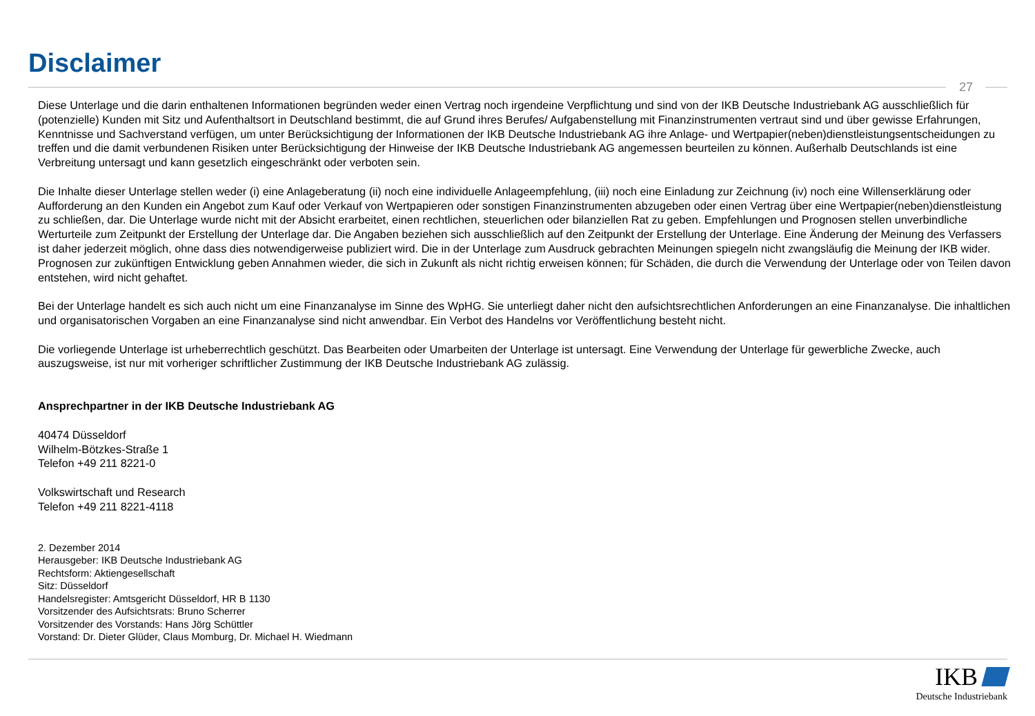Disclaimer
27
Diese Unterlage und die darin enthaltenen Informationen begründen weder einen Vertrag noch irgendeine Verpflichtung und sind von der IKB Deutsche Industriebank AG ausschließlich für (potenzielle) Kunden mit Sitz und Aufenthaltsort in Deutschland bestimmt, die auf Grund ihres Berufes/ Aufgabenstellung mit Finanzinstrumenten vertraut sind und über gewisse Erfahrungen, Kenntnisse und Sachverstand verfügen, um unter Berücksichtigung der Informationen der IKB Deutsche Industriebank AG ihre Anlage- und Wertpapier(neben)dienstleistungsentscheidungen zu treffen und die damit verbundenen Risiken unter Berücksichtigung der Hinweise der IKB Deutsche Industriebank AG angemessen beurteilen zu können. Außerhalb Deutschlands ist eine Verbreitung untersagt und kann gesetzlich eingeschränkt oder verboten sein.
Die Inhalte dieser Unterlage stellen weder (i) eine Anlageberatung (ii) noch eine individuelle Anlageempfehlung, (iii) noch eine Einladung zur Zeichnung (iv) noch eine Willenserklärung oder Aufforderung an den Kunden ein Angebot zum Kauf oder Verkauf von Wertpapieren oder sonstigen Finanzinstrumenten abzugeben oder einen Vertrag über eine Wertpapier(neben)dienstleistung zu schließen, dar. Die Unterlage wurde nicht mit der Absicht erarbeitet, einen rechtlichen, steuerlichen oder bilanziellen Rat zu geben. Empfehlungen und Prognosen stellen unverbindliche Werturteile zum Zeitpunkt der Erstellung der Unterlage dar. Die Angaben beziehen sich ausschließlich auf den Zeitpunkt der Erstellung der Unterlage. Eine Änderung der Meinung des Verfassers ist daher jederzeit möglich, ohne dass dies notwendigerweise publiziert wird. Die in der Unterlage zum Ausdruck gebrachten Meinungen spiegeln nicht zwangsläufig die Meinung der IKB wider. Prognosen zur zukünftigen Entwicklung geben Annahmen wieder, die sich in Zukunft als nicht richtig erweisen können; für Schäden, die durch die Verwendung der Unterlage oder von Teilen davon entstehen, wird nicht gehaftet.
Bei der Unterlage handelt es sich auch nicht um eine Finanzanalyse im Sinne des WpHG. Sie unterliegt daher nicht den aufsichtsrechtlichen Anforderungen an eine Finanzanalyse. Die inhaltlichen und organisatorischen Vorgaben an eine Finanzanalyse sind nicht anwendbar. Ein Verbot des Handelns vor Veröffentlichung besteht nicht.
Die vorliegende Unterlage ist urheberrechtlich geschützt. Das Bearbeiten oder Umarbeiten der Unterlage ist untersagt. Eine Verwendung der Unterlage für gewerbliche Zwecke, auch auszugsweise, ist nur mit vorheriger schriftlicher Zustimmung der IKB Deutsche Industriebank AG zulässig.
Ansprechpartner in der IKB Deutsche Industriebank AG
40474 Düsseldorf
Wilhelm-Bötzkes-Straße 1
Telefon +49 211 8221-0
Volkswirtschaft und Research
Telefon +49 211 8221-4118
2. Dezember 2014
Herausgeber: IKB Deutsche Industriebank AG
Rechtsform: Aktiengesellschaft
Sitz: Düsseldorf
Handelsregister: Amtsgericht Düsseldorf, HR B 1130
Vorsitzender des Aufsichtsrats: Bruno Scherrer
Vorsitzender des Vorstands: Hans Jörg Schüttler
Vorstand: Dr. Dieter Glüder, Claus Momburg, Dr. Michael H. Wiedmann
IKB
Deutsche Industriebank